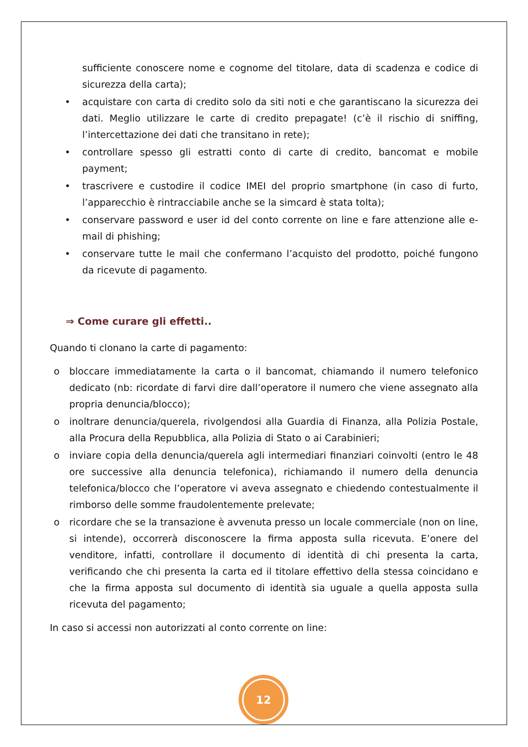sufficiente conoscere nome e cognome del titolare, data di scadenza e codice di sicurezza della carta);
• acquistare con carta di credito solo da siti noti e che garantiscano la sicurezza dei dati. Meglio utilizzare le carte di credito prepagate! (c’è il rischio di sniffing, l’intercettazione dei dati che transitano in rete);
• controllare spesso gli estratti conto di carte di credito, bancomat e mobile payment;
• trascrivere e custodire il codice IMEI del proprio smartphone (in caso di furto, l’apparecchio è rintracciabile anche se la simcard è stata tolta);
• conservare password e user id del conto corrente on line e fare attenzione alle e-mail di phishing;
• conservare tutte le mail che confermano l’acquisto del prodotto, poiché fungono da ricevute di pagamento.
⇒ Come curare gli effetti..
Quando ti clonano la carte di pagamento:
o bloccare immediatamente la carta o il bancomat, chiamando il numero telefonico dedicato (nb: ricordate di farvi dire dall’operatore il numero che viene assegnato alla propria denuncia/blocco);
o inoltrare denuncia/querela, rivolgendosi alla Guardia di Finanza, alla Polizia Postale, alla Procura della Repubblica, alla Polizia di Stato o ai Carabinieri;
o inviare copia della denuncia/querela agli intermediari finanziari coinvolti (entro le 48 ore successive alla denuncia telefonica), richiamando il numero della denuncia telefonica/blocco che l’operatore vi aveva assegnato e chiedendo contestualmente il rimborso delle somme fraudolentemente prelevate;
o ricordare che se la transazione è avvenuta presso un locale commerciale (non on line, si intende), occorrerà disconoscere la firma apposta sulla ricevuta. E’onere del venditore, infatti, controllare il documento di identità di chi presenta la carta, verificando che chi presenta la carta ed il titolare effettivo della stessa coincidano e che la firma apposta sul documento di identità sia uguale a quella apposta sulla ricevuta del pagamento;
In caso si accessi non autorizzati al conto corrente on line:
12